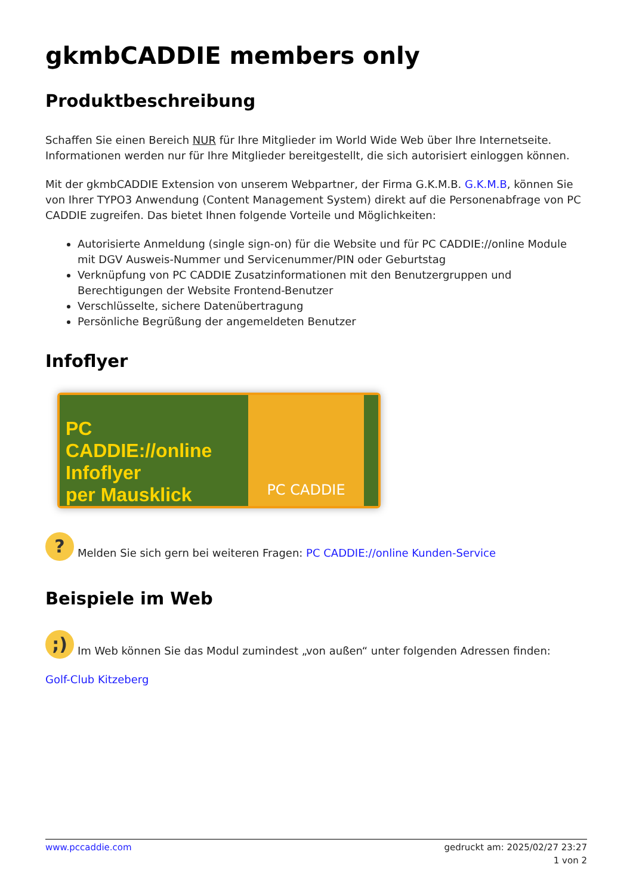gkmbCADDIE members only
Produktbeschreibung
Schaffen Sie einen Bereich NUR für Ihre Mitglieder im World Wide Web über Ihre Internetseite. Informationen werden nur für Ihre Mitglieder bereitgestellt, die sich autorisiert einloggen können.
Mit der gkmbCADDIE Extension von unserem Webpartner, der Firma G.K.M.B. G.K.M.B, können Sie von Ihrer TYPO3 Anwendung (Content Management System) direkt auf die Personenabfrage von PC CADDIE zugreifen. Das bietet Ihnen folgende Vorteile und Möglichkeiten:
Autorisierte Anmeldung (single sign-on) für die Website und für PC CADDIE://online Module mit DGV Ausweis-Nummer und Servicenummer/PIN oder Geburtstag
Verknüpfung von PC CADDIE Zusatzinformationen mit den Benutzergruppen und Berechtigungen der Website Frontend-Benutzer
Verschlüsselte, sichere Datenübertragung
Persönliche Begrüßung der angemeldeten Benutzer
Infoflyer
PC CADDIE://online
Infoflyer
per Mausklick
PC CADDIE
? Melden Sie sich gern bei weiteren Fragen: PC CADDIE://online Kunden-Service
Beispiele im Web
;) Im Web können Sie das Modul zumindest „von außen“ unter folgenden Adressen finden:
Golf-Club Kitzeberg
www.pccaddie.com gedruckt am: 2025/02/27 23:27
1 von 2